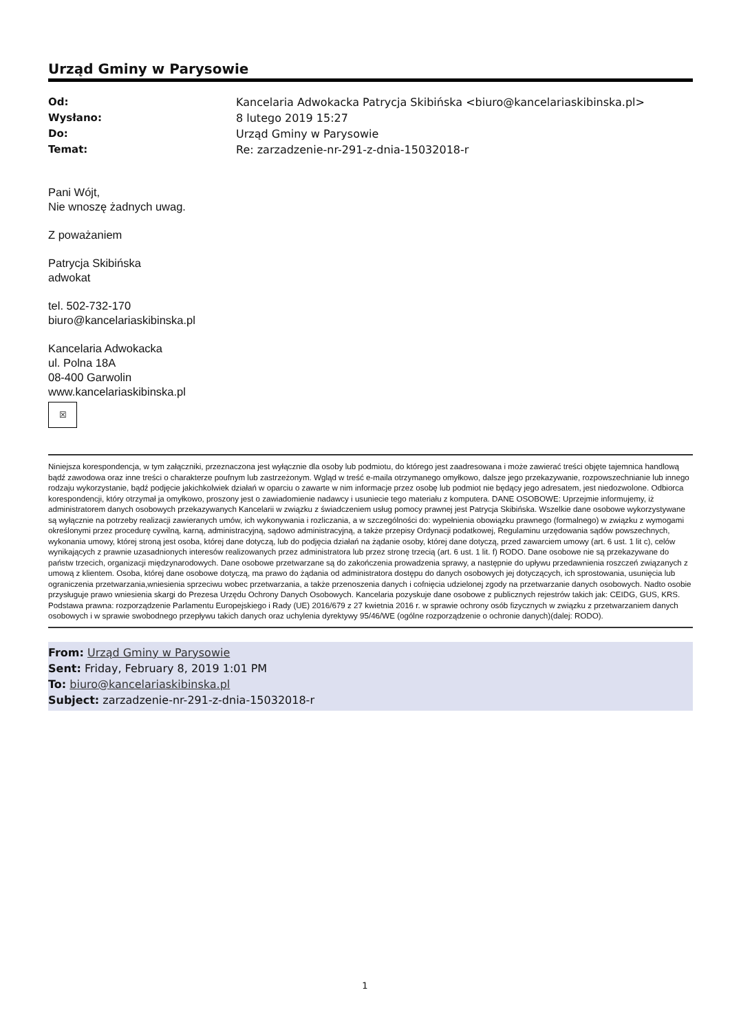Urząd Gminy w Parysowie
Od: Kancelaria Adwokacka Patrycja Skibińska <biuro@kancelariaskibinska.pl> Wysłano: 8 lutego 2019 15:27 Do: Urząd Gminy w Parysowie Temat: Re: zarzadzenie-nr-291-z-dnia-15032018-r
Pani Wójt,
Nie wnoszę żadnych uwag.
Z poważaniem
Patrycja Skibińska
adwokat
tel. 502-732-170
biuro@kancelariaskibinska.pl
Kancelaria Adwokacka
ul. Polna 18A
08-400 Garwolin
www.kancelariaskibinska.pl
☒
Niniejsza korespondencja, w tym załączniki, przeznaczona jest wyłącznie dla osoby lub podmiotu, do którego jest zaadresowana i może zawierać treści objęte tajemnica handlową bądź zawodowa oraz inne treści o charakterze poufnym lub zastrzeżonym. Wgląd w treść e-maila otrzymanego omyłkowo, dalsze jego przekazywanie, rozpowszechnianie lub innego rodzaju wykorzystanie, bądź podjęcie jakichkolwiek działań w oparciu o zawarte w nim informacje przez osobę lub podmiot nie będący jego adresatem, jest niedozwolone. Odbiorca korespondencji, który otrzymał ja omyłkowo, proszony jest o zawiadomienie nadawcy i usuniecie tego materiału z komputera. DANE OSOBOWE: Uprzejmie informujemy, iż administratorem danych osobowych przekazywanych Kancelarii w związku z świadczeniem usług pomocy prawnej jest Patrycja Skibińska. Wszelkie dane osobowe wykorzystywane są wyłącznie na potrzeby realizacji zawieranych umów, ich wykonywania i rozliczania, a w szczególności do: wypełnienia obowiązku prawnego (formalnego) w związku z wymogami określonymi przez procedurę cywilną, karną, administracyjną, sądowo administracyjną, a także przepisy Ordynacji podatkowej, Regulaminu urzędowania sądów powszechnych, wykonania umowy, której stroną jest osoba, której dane dotyczą, lub do podjęcia działań na żądanie osoby, której dane dotyczą, przed zawarciem umowy (art. 6 ust. 1 lit c), celów wynikających z prawnie uzasadnionych interesów realizowanych przez administratora lub przez stronę trzecią (art. 6 ust. 1 lit. f) RODO. Dane osobowe nie są przekazywane do państw trzecich, organizacji międzynarodowych. Dane osobowe przetwarzane są do zakończenia prowadzenia sprawy, a następnie do upływu przedawnienia roszczeń związanych z umową z klientem. Osoba, której dane osobowe dotyczą, ma prawo do żądania od administratora dostępu do danych osobowych jej dotyczących, ich sprostowania, usunięcia lub ograniczenia przetwarzania,wniesienia sprzeciwu wobec przetwarzania, a także przenoszenia danych i cofnięcia udzielonej zgody na przetwarzanie danych osobowych. Nadto osobie przysługuje prawo wniesienia skargi do Prezesa Urzędu Ochrony Danych Osobowych. Kancelaria pozyskuje dane osobowe z publicznych rejestrów takich jak: CEIDG, GUS, KRS. Podstawa prawna: rozporządzenie Parlamentu Europejskiego i Rady (UE) 2016/679 z 27 kwietnia 2016 r. w sprawie ochrony osób fizycznych w związku z przetwarzaniem danych osobowych i w sprawie swobodnego przepływu takich danych oraz uchylenia dyrektywy 95/46/WE (ogólne rozporządzenie o ochronie danych)(dalej: RODO).
From: Urząd Gminy w Parysowie
Sent: Friday, February 8, 2019 1:01 PM
To: biuro@kancelariaskibinska.pl
Subject: zarzadzenie-nr-291-z-dnia-15032018-r
1